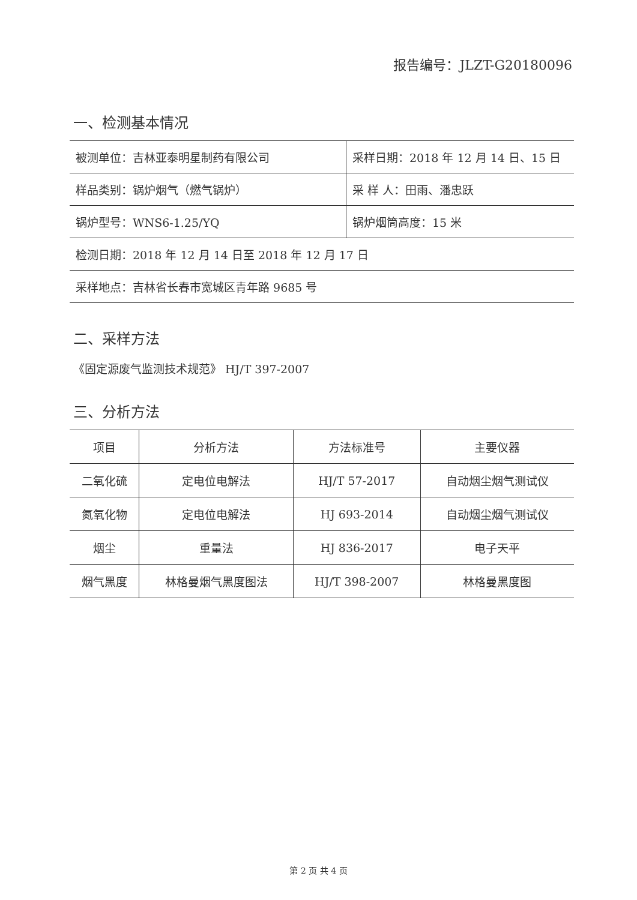报告编号：JLZT-G20180096
一、检测基本情况
| 被测单位：吉林亚泰明星制药有限公司 | 采样日期：2018 年 12 月 14 日、15 日 |
| 样品类别：锅炉烟气（燃气锅炉） | 采 样 人：田雨、潘忠跃 |
| 锅炉型号：WNS6-1.25/YQ | 锅炉烟筒高度：15 米 |
| 检测日期：2018 年 12 月 14 日至 2018 年 12 月 17 日 | |
| 采样地点：吉林省长春市宽城区青年路 9685 号 | |
二、采样方法
《固定源废气监测技术规范》 HJ/T 397-2007
三、分析方法
| 项目 | 分析方法 | 方法标准号 | 主要仪器 |
| --- | --- | --- | --- |
| 二氧化硫 | 定电位电解法 | HJ/T 57-2017 | 自动烟尘烟气测试仪 |
| 氮氧化物 | 定电位电解法 | HJ 693-2014 | 自动烟尘烟气测试仪 |
| 烟尘 | 重量法 | HJ 836-2017 | 电子天平 |
| 烟气黑度 | 林格曼烟气黑度图法 | HJ/T 398-2007 | 林格曼黑度图 |
第 2 页 共 4 页